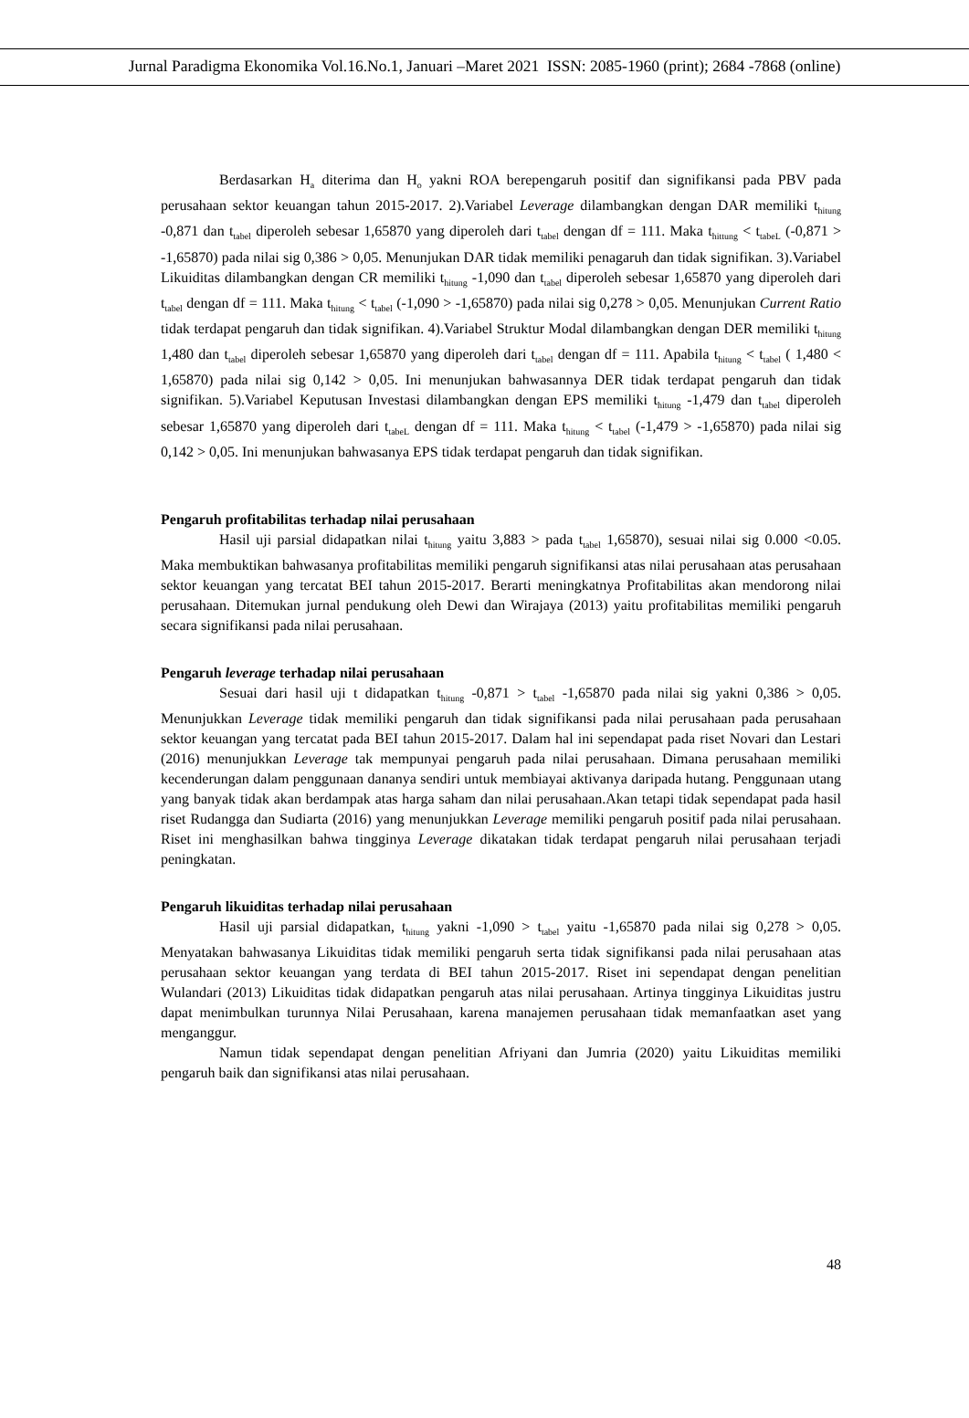Jurnal Paradigma Ekonomika Vol.16.No.1, Januari –Maret 2021 ISSN: 2085-1960 (print); 2684 -7868 (online)
Berdasarkan H<sub>a</sub> diterima dan H<sub>o</sub> yakni ROA berepengaruh positif dan signifikansi pada PBV pada perusahaan sektor keuangan tahun 2015-2017. 2).Variabel Leverage dilambangkan dengan DAR memiliki t<sub>hitung</sub> -0,871 dan t<sub>tabel</sub> diperoleh sebesar 1,65870 yang diperoleh dari t<sub>tabel</sub> dengan df = 111. Maka t<sub>hittung</sub> < t<sub>tabeL</sub> (-0,871 > -1,65870) pada nilai sig 0,386 > 0,05. Menunjukan DAR tidak memiliki penagaruh dan tidak signifikan. 3).Variabel Likuiditas dilambangkan dengan CR memiliki t<sub>hitung</sub> -1,090 dan t<sub>tabel</sub> diperoleh sebesar 1,65870 yang diperoleh dari t<sub>tabel</sub> dengan df = 111. Maka t<sub>hitung</sub> < t<sub>tabel</sub> (-1,090 > -1,65870) pada nilai sig 0,278 > 0,05. Menunjukan Current Ratio tidak terdapat pengaruh dan tidak signifikan. 4).Variabel Struktur Modal dilambangkan dengan DER memiliki t<sub>hitung</sub> 1,480 dan t<sub>tabel</sub> diperoleh sebesar 1,65870 yang diperoleh dari t<sub>tabel</sub> dengan df = 111. Apabila t<sub>hitung</sub> < t<sub>tabel</sub> ( 1,480 < 1,65870) pada nilai sig 0,142 > 0,05. Ini menunjukan bahwasannya DER tidak terdapat pengaruh dan tidak signifikan. 5).Variabel Keputusan Investasi dilambangkan dengan EPS memiliki t<sub>hitung</sub> -1,479 dan t<sub>tabel</sub> diperoleh sebesar 1,65870 yang diperoleh dari t<sub>tabeL</sub> dengan df = 111. Maka t<sub>hitung</sub> < t<sub>tabel</sub> (-1,479 > -1,65870) pada nilai sig 0,142 > 0,05. Ini menunjukan bahwasanya EPS tidak terdapat pengaruh dan tidak signifikan.
Pengaruh profitabilitas terhadap nilai perusahaan
Hasil uji parsial didapatkan nilai t<sub>hitung</sub> yaitu 3,883 > pada t<sub>tabel</sub> 1,65870), sesuai nilai sig 0.000 <0.05. Maka membuktikan bahwasanya profitabilitas memiliki pengaruh signifikansi atas nilai perusahaan atas perusahaan sektor keuangan yang tercatat BEI tahun 2015-2017. Berarti meningkatnya Profitabilitas akan mendorong nilai perusahaan. Ditemukan jurnal pendukung oleh Dewi dan Wirajaya (2013) yaitu profitabilitas memiliki pengaruh secara signifikansi pada nilai perusahaan.
Pengaruh leverage terhadap nilai perusahaan
Sesuai dari hasil uji t didapatkan t<sub>hitung</sub> -0,871 > t<sub>tabel</sub> -1,65870 pada nilai sig yakni 0,386 > 0,05. Menunjukkan Leverage tidak memiliki pengaruh dan tidak signifikansi pada nilai perusahaan pada perusahaan sektor keuangan yang tercatat pada BEI tahun 2015-2017. Dalam hal ini sependapat pada riset Novari dan Lestari (2016) menunjukkan Leverage tak mempunyai pengaruh pada nilai perusahaan. Dimana perusahaan memiliki kecenderungan dalam penggunaan dananya sendiri untuk membiayai aktivanya daripada hutang. Penggunaan utang yang banyak tidak akan berdampak atas harga saham dan nilai perusahaan.Akan tetapi tidak sependapat pada hasil riset Rudangga dan Sudiarta (2016) yang menunjukkan Leverage memiliki pengaruh positif pada nilai perusahaan. Riset ini menghasilkan bahwa tingginya Leverage dikatakan tidak terdapat pengaruh nilai perusahaan terjadi peningkatan.
Pengaruh likuiditas terhadap nilai perusahaan
Hasil uji parsial didapatkan, t<sub>hitung</sub> yakni -1,090 > t<sub>tabel</sub> yaitu -1,65870 pada nilai sig 0,278 > 0,05. Menyatakan bahwasanya Likuiditas tidak memiliki pengaruh serta tidak signifikansi pada nilai perusahaan atas perusahaan sektor keuangan yang terdata di BEI tahun 2015-2017. Riset ini sependapat dengan penelitian Wulandari (2013) Likuiditas tidak didapatkan pengaruh atas nilai perusahaan. Artinya tingginya Likuiditas justru dapat menimbulkan turunnya Nilai Perusahaan, karena manajemen perusahaan tidak memanfaatkan aset yang menganggur.
Namun tidak sependapat dengan penelitian Afriyani dan Jumria (2020) yaitu Likuiditas memiliki pengaruh baik dan signifikansi atas nilai perusahaan.
48